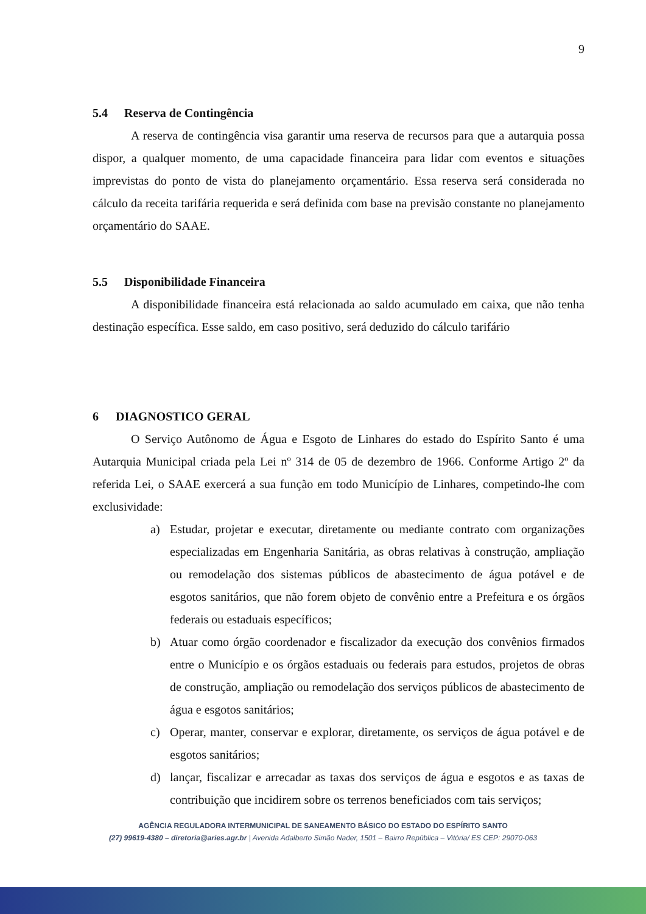9
5.4 Reserva de Contingência
A reserva de contingência visa garantir uma reserva de recursos para que a autarquia possa dispor, a qualquer momento, de uma capacidade financeira para lidar com eventos e situações imprevistas do ponto de vista do planejamento orçamentário. Essa reserva será considerada no cálculo da receita tarifária requerida e será definida com base na previsão constante no planejamento orçamentário do SAAE.
5.5 Disponibilidade Financeira
A disponibilidade financeira está relacionada ao saldo acumulado em caixa, que não tenha destinação específica. Esse saldo, em caso positivo, será deduzido do cálculo tarifário
6 DIAGNOSTICO GERAL
O Serviço Autônomo de Água e Esgoto de Linhares do estado do Espírito Santo é uma Autarquia Municipal criada pela Lei nº 314 de 05 de dezembro de 1966. Conforme Artigo 2º da referida Lei, o SAAE exercerá a sua função em todo Município de Linhares, competindo-lhe com exclusividade:
a) Estudar, projetar e executar, diretamente ou mediante contrato com organizações especializadas em Engenharia Sanitária, as obras relativas à construção, ampliação ou remodelação dos sistemas públicos de abastecimento de água potável e de esgotos sanitários, que não forem objeto de convênio entre a Prefeitura e os órgãos federais ou estaduais específicos;
b) Atuar como órgão coordenador e fiscalizador da execução dos convênios firmados entre o Município e os órgãos estaduais ou federais para estudos, projetos de obras de construção, ampliação ou remodelação dos serviços públicos de abastecimento de água e esgotos sanitários;
c) Operar, manter, conservar e explorar, diretamente, os serviços de água potável e de esgotos sanitários;
d) lançar, fiscalizar e arrecadar as taxas dos serviços de água e esgotos e as taxas de contribuição que incidirem sobre os terrenos beneficiados com tais serviços;
AGÊNCIA REGULADORA INTERMUNICIPAL DE SANEAMENTO BÁSICO DO ESTADO DO ESPÍRITO SANTO
(27) 99619-4380 – diretoria@aries.agr.br | Avenida Adalberto Simão Nader, 1501 – Bairro República – Vitória/ ES CEP: 29070-063